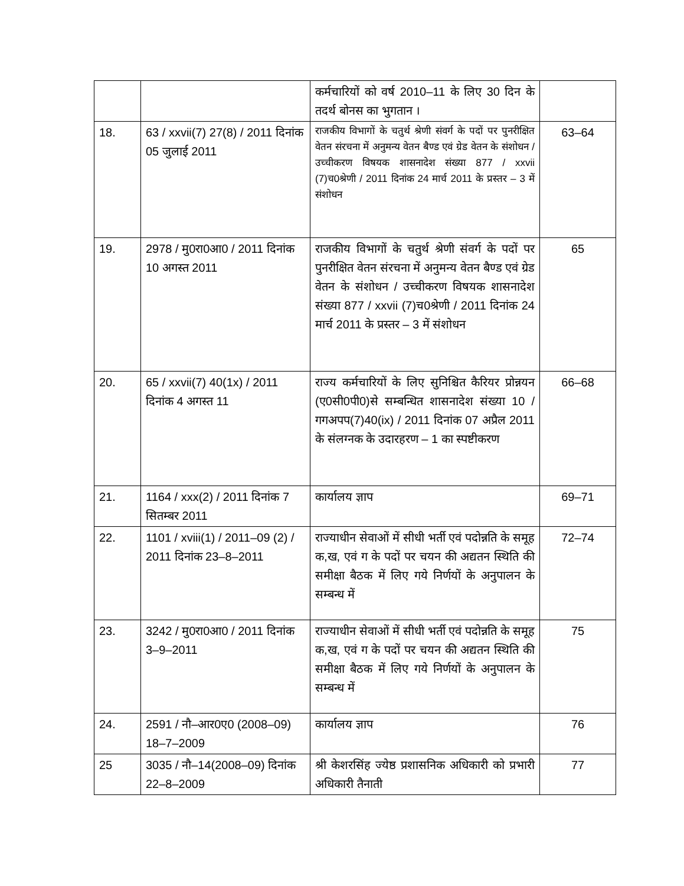| | | कर्मचारियों को वर्ष 2010–11 के लिए 30 दिन के तदर्थ बोनस का भुगतान । | |
| 18. | 63 / xxvii(7) 27(8) / 2011 दिनांक 05 जुलाई 2011 | राजकीय विभागों के चतुर्थ श्रेणी संवर्ग के पदों पर पुनरीक्षित वेतन संरचना में अनुमन्य वेतन बैण्ड एवं ग्रेड वेतन के संशोधन / उच्चीकरण विषयक शासनादेश संख्या 877 / xxvii (7)च0श्रेणी / 2011 दिनांक 24 मार्च 2011 के प्रस्तर – 3 में संशोधन | 63–64 |
| 19. | 2978 / मु0रा0आ0 / 2011 दिनांक 10 अगस्त 2011 | राजकीय विभागों के चतुर्थ श्रेणी संवर्ग के पदों पर पुनरीक्षित वेतन संरचना में अनुमन्य वेतन बैण्ड एवं ग्रेड वेतन के संशोधन / उच्चीकरण विषयक शासनादेश संख्या 877 / xxvii (7)च0श्रेणी / 2011 दिनांक 24 मार्च 2011 के प्रस्तर – 3 में संशोधन | 65 |
| 20. | 65 / xxvii(7) 40(1x) / 2011 दिनांक 4 अगस्त 11 | राज्य कर्मचारियों के लिए सुनिश्चित कैरियर प्रोन्नयन (ए0सी0पी0)से सम्बन्धित शासनादेश संख्या 10 / गगअपप(7)40(ix) / 2011 दिनांक 07 अप्रैल 2011 के संलग्नक के उदारहरण – 1 का स्पष्टीकरण | 66–68 |
| 21. | 1164 / xxx(2) / 2011 दिनांक 7 सितम्बर 2011 | कार्यालय ज्ञाप | 69–71 |
| 22. | 1101 / xviii(1) / 2011–09 (2) / 2011 दिनांक 23–8–2011 | राज्याधीन सेवाओं में सीधी भर्ती एवं पदोन्नति के समूह क,ख, एवं ग के पदों पर चयन की अद्यतन स्थिति की समीक्षा बैठक में लिए गये निर्णयों के अनुपालन के सम्बन्ध में | 72–74 |
| 23. | 3242 / मु0रा0आ0 / 2011 दिनांक 3–9–2011 | राज्याधीन सेवाओं में सीधी भर्ती एवं पदोन्नति के समूह क,ख, एवं ग के पदों पर चयन की अद्यतन स्थिति की समीक्षा बैठक में लिए गये निर्णयों के अनुपालन के सम्बन्ध में | 75 |
| 24. | 2591 / नौ–आर0ए0 (2008–09) 18–7–2009 | कार्यालय ज्ञाप | 76 |
| 25 | 3035 / नौ–14(2008–09) दिनांक 22–8–2009 | श्री केशरसिंह ज्येष्ठ प्रशासनिक अधिकारी को प्रभारी अधिकारी तैनाती | 77 |